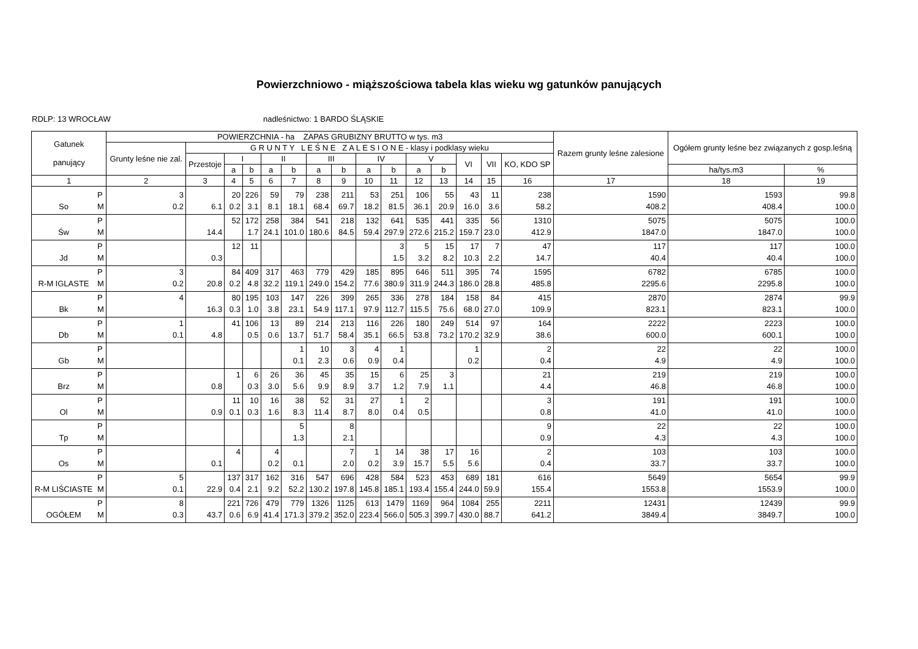Powierzchniowo - miąższościowa tabela klas wieku wg gatunków panujących
RDLP: 13 WROCŁAW nadleśnictwo: 1 BARDO ŚLĄSKIE
| Gatunek panujący | | POWIERZCHNIA - ha ZAPAS GRUBIZNY BRUTTO w tys. m3 | | | | | | | | | | | | | | | Razem grunty leśne zalesione | Ogółem grunty leśne bez związanych z gosp.leśną | |
| --- | --- | --- | --- | --- | --- | --- | --- | --- | --- | --- | --- | --- | --- | --- | --- | --- | --- | --- | --- |
| | | Grunty leśne nie zal. | G R U N T Y L E Ś N E Z A L E S I O N E - klasy i podklasy wieku | | | | | | | | | | | | | | | | |
| | | | Przestoje | I | | II | | III | | IV | | V | | VI | VII | KO, KDO SP | | | |
| | | | | a | b | a | b | a | b | a | b | a | b | | | | | ha/tys.m3 | % |
| 1 | | 2 | 3 | 4 | 5 | 6 | 7 | 8 | 9 | 10 | 11 | 12 | 13 | 14 | 15 | 16 | 17 | 18 | 19 |
| | P | 3 | | 20 | 226 | 59 | 79 | 238 | 211 | 53 | 251 | 106 | 55 | 43 | 11 | 238 | 1590 | 1593 | 99.8 |
| So | M | 0.2 | 6.1 | 0.2 | 3.1 | 8.1 | 18.1 | 68.4 | 69.7 | 18.2 | 81.5 | 36.1 | 20.9 | 16.0 | 3.6 | 58.2 | 408.2 | 408.4 | 100.0 |
| | P | | | 52 | 172 | 258 | 384 | 541 | 218 | 132 | 641 | 535 | 441 | 335 | 56 | 1310 | 5075 | 5075 | 100.0 |
| Św | M | | 14.4 | | 1.7 | 24.1 | 101.0 | 180.6 | 84.5 | 59.4 | 297.9 | 272.6 | 215.2 | 159.7 | 23.0 | 412.9 | 1847.0 | 1847.0 | 100.0 |
| | P | | | 12 | 11 | | | | | | 3 | 5 | 15 | 17 | 7 | 47 | 117 | 117 | 100.0 |
| Jd | M | | 0.3 | | | | | | | | 1.5 | 3.2 | 8.2 | 10.3 | 2.2 | 14.7 | 40.4 | 40.4 | 100.0 |
| | P | 3 | | 84 | 409 | 317 | 463 | 779 | 429 | 185 | 895 | 646 | 511 | 395 | 74 | 1595 | 6782 | 6785 | 100.0 |
| R-M IGLASTE | M | 0.2 | 20.8 | 0.2 | 4.8 | 32.2 | 119.1 | 249.0 | 154.2 | 77.6 | 380.9 | 311.9 | 244.3 | 186.0 | 28.8 | 485.8 | 2295.6 | 2295.8 | 100.0 |
| | P | 4 | | 80 | 195 | 103 | 147 | 226 | 399 | 265 | 336 | 278 | 184 | 158 | 84 | 415 | 2870 | 2874 | 99.9 |
| Bk | M | | 16.3 | 0.3 | 1.0 | 3.8 | 23.1 | 54.9 | 117.1 | 97.9 | 112.7 | 115.5 | 75.6 | 68.0 | 27.0 | 109.9 | 823.1 | 823.1 | 100.0 |
| | P | 1 | | 41 | 106 | 13 | 89 | 214 | 213 | 116 | 226 | 180 | 249 | 514 | 97 | 164 | 2222 | 2223 | 100.0 |
| Db | M | 0.1 | 4.8 | | 0.5 | 0.6 | 13.7 | 51.7 | 58.4 | 35.1 | 66.5 | 53.8 | 73.2 | 170.2 | 32.9 | 38.6 | 600.0 | 600.1 | 100.0 |
| | P | | | | | | 1 | 10 | 3 | 4 | 1 | | | 1 | | 2 | 22 | 22 | 100.0 |
| Gb | M | | | | | | 0.1 | 2.3 | 0.6 | 0.9 | 0.4 | | | 0.2 | | 0.4 | 4.9 | 4.9 | 100.0 |
| | P | | | 1 | 6 | 26 | 36 | 45 | 35 | 15 | 6 | 25 | 3 | | | 21 | 219 | 219 | 100.0 |
| Brz | M | | 0.8 | | 0.3 | 3.0 | 5.6 | 9.9 | 8.9 | 3.7 | 1.2 | 7.9 | 1.1 | | | 4.4 | 46.8 | 46.8 | 100.0 |
| | P | | | 11 | 10 | 16 | 38 | 52 | 31 | 27 | 1 | 2 | | | | 3 | 191 | 191 | 100.0 |
| Ol | M | | 0.9 | 0.1 | 0.3 | 1.6 | 8.3 | 11.4 | 8.7 | 8.0 | 0.4 | 0.5 | | | | 0.8 | 41.0 | 41.0 | 100.0 |
| | P | | | | | | 5 | | 8 | | | | | | | 9 | 22 | 22 | 100.0 |
| Tp | M | | | | | | 1.3 | | 2.1 | | | | | | | 0.9 | 4.3 | 4.3 | 100.0 |
| | P | | | 4 | | 4 | | | 7 | 1 | 14 | 38 | 17 | 16 | | 2 | 103 | 103 | 100.0 |
| Os | M | | 0.1 | | | 0.2 | 0.1 | | 2.0 | 0.2 | 3.9 | 15.7 | 5.5 | 5.6 | | 0.4 | 33.7 | 33.7 | 100.0 |
| | P | 5 | | 137 | 317 | 162 | 316 | 547 | 696 | 428 | 584 | 523 | 453 | 689 | 181 | 616 | 5649 | 5654 | 99.9 |
| R-M LIŚCIASTE | M | 0.1 | 22.9 | 0.4 | 2.1 | 9.2 | 52.2 | 130.2 | 197.8 | 145.8 | 185.1 | 193.4 | 155.4 | 244.0 | 59.9 | 155.4 | 1553.8 | 1553.9 | 100.0 |
| | P | 8 | | 221 | 726 | 479 | 779 | 1326 | 1125 | 613 | 1479 | 1169 | 964 | 1084 | 255 | 2211 | 12431 | 12439 | 99.9 |
| OGÓŁEM | M | 0.3 | 43.7 | 0.6 | 6.9 | 41.4 | 171.3 | 379.2 | 352.0 | 223.4 | 566.0 | 505.3 | 399.7 | 430.0 | 88.7 | 641.2 | 3849.4 | 3849.7 | 100.0 |